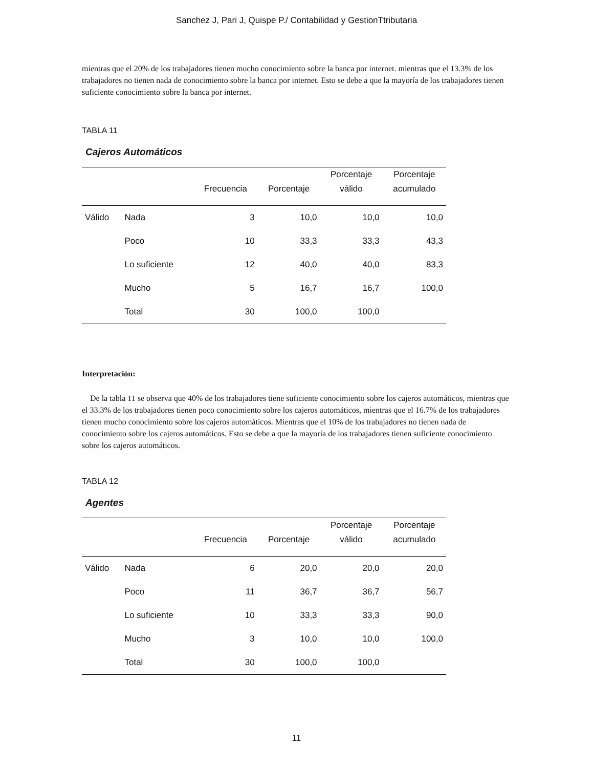Sanchez J, Pari J, Quispe P./ Contabilidad y GestionTtributaria
mientras que el 20% de los trabajadores tienen mucho conocimiento sobre la banca por internet. mientras que el 13.3% de los trabajadores no tienen nada de conocimiento sobre la banca por internet. Esto se debe a que la mayoría de los trabajadores tienen suficiente conocimiento sobre la banca por internet.
TABLA 11
Cajeros Automáticos
| | | Frecuencia | Porcentaje | Porcentaje válido | Porcentaje acumulado |
| --- | --- | --- | --- | --- | --- |
| Válido | Nada | 3 | 10,0 | 10,0 | 10,0 |
| | Poco | 10 | 33,3 | 33,3 | 43,3 |
| | Lo suficiente | 12 | 40,0 | 40,0 | 83,3 |
| | Mucho | 5 | 16,7 | 16,7 | 100,0 |
| | Total | 30 | 100,0 | 100,0 | |
Interpretación:
De la tabla 11 se observa que 40% de los trabajadores tiene suficiente conocimiento sobre los cajeros automáticos, mientras que el 33.3% de los trabajadores tienen poco conocimiento sobre los cajeros automáticos, mientras que el 16.7% de los trabajadores tienen mucho conocimiento sobre los cajeros automáticos. Mientras que el 10% de los trabajadores no tienen nada de conocimiento sobre los cajeros automáticos. Esto se debe a que la mayoría de los trabajadores tienen suficiente conocimiento sobre los cajeros automáticos.
TABLA 12
Agentes
| | | Frecuencia | Porcentaje | Porcentaje válido | Porcentaje acumulado |
| --- | --- | --- | --- | --- | --- |
| Válido | Nada | 6 | 20,0 | 20,0 | 20,0 |
| | Poco | 11 | 36,7 | 36,7 | 56,7 |
| | Lo suficiente | 10 | 33,3 | 33,3 | 90,0 |
| | Mucho | 3 | 10,0 | 10,0 | 100,0 |
| | Total | 30 | 100,0 | 100,0 | |
11